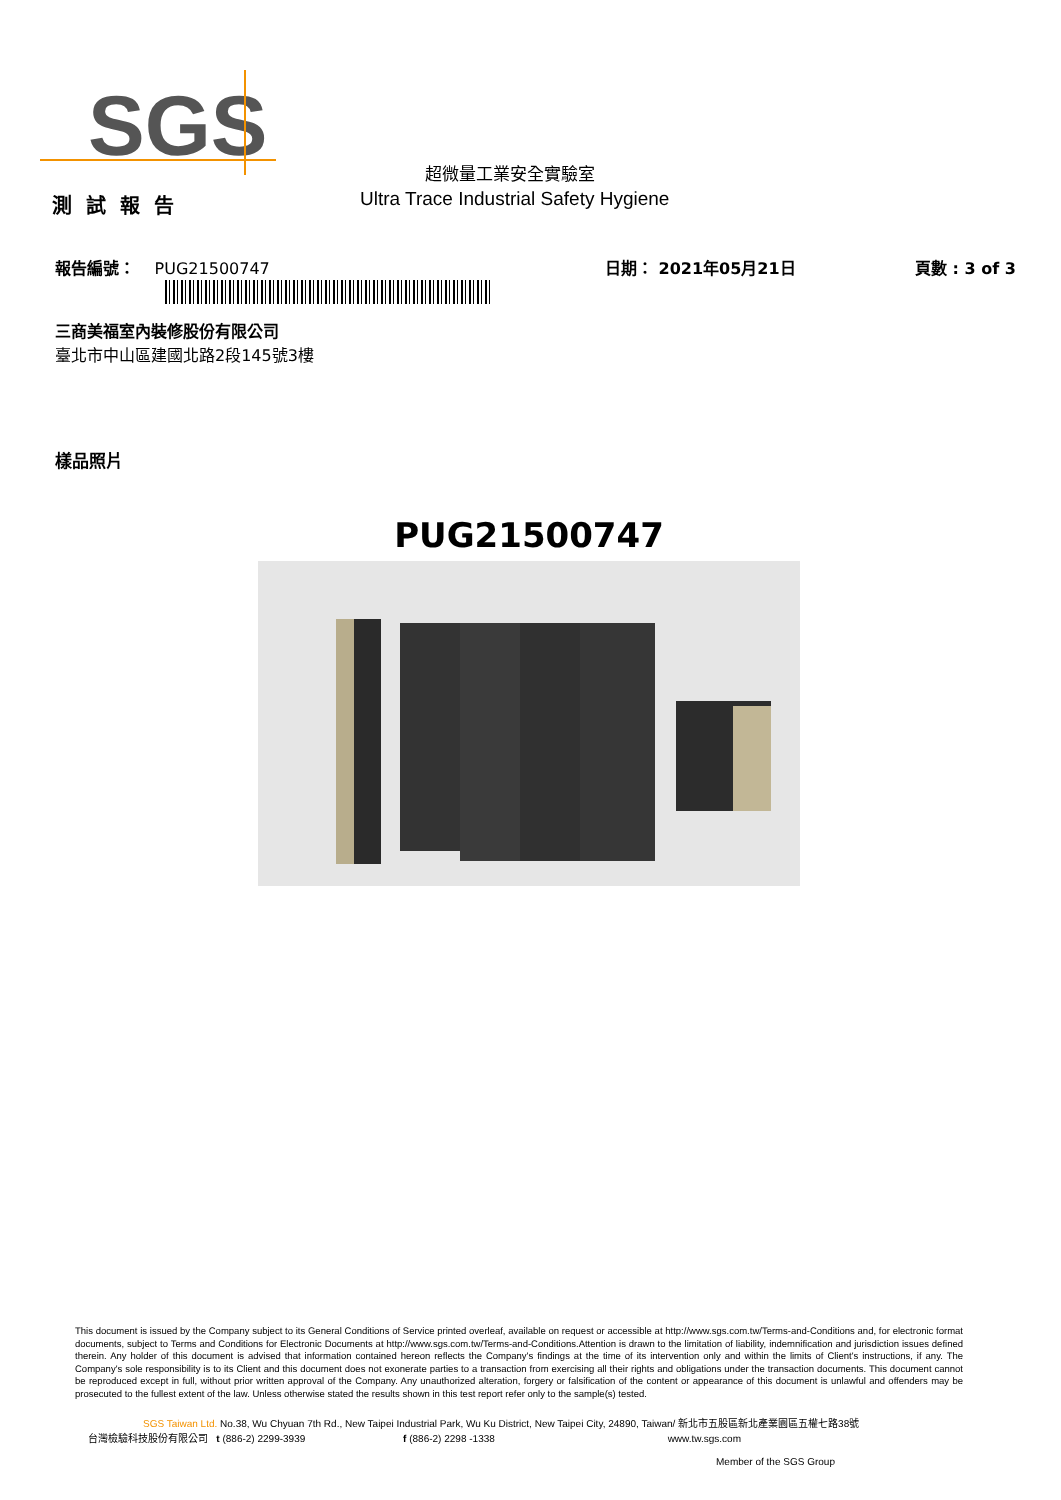SGS
超微量工業安全實驗室
測試報告
Ultra Trace Industrial Safety Hygiene
報告編號： PUG21500747 日期： 2021年05月21日 頁數 : 3 of 3
三商美福室內裝修股份有限公司
臺北市中山區建國北路2段145號3樓
樣品照片
PUG21500747
This document is issued by the Company subject to its General Conditions of Service printed overleaf, available on request or accessible at http://www.sgs.com.tw/Terms-and-Conditions and, for electronic format documents, subject to Terms and Conditions for Electronic Documents at http://www.sgs.com.tw/Terms-and-Conditions.Attention is drawn to the limitation of liability, indemnification and jurisdiction issues defined therein. Any holder of this document is advised that information contained hereon reflects the Company's findings at the time of its intervention only and within the limits of Client's instructions, if any. The Company's sole responsibility is to its Client and this document does not exonerate parties to a transaction from exercising all their rights and obligations under the transaction documents. This document cannot be reproduced except in full, without prior written approval of the Company. Any unauthorized alteration, forgery or falsification of the content or appearance of this document is unlawful and offenders may be prosecuted to the fullest extent of the law. Unless otherwise stated the results shown in this test report refer only to the sample(s) tested.
SGS Taiwan Ltd. No.38, Wu Chyuan 7th Rd., New Taipei Industrial Park, Wu Ku District, New Taipei City, 24890, Taiwan/ 新北市五股區新北產業園區五權七路38號
台灣檢驗科技股份有限公司 t (886-2) 2299-3939 f (886-2) 2298 -1338 www.tw.sgs.com
Member of the SGS Group